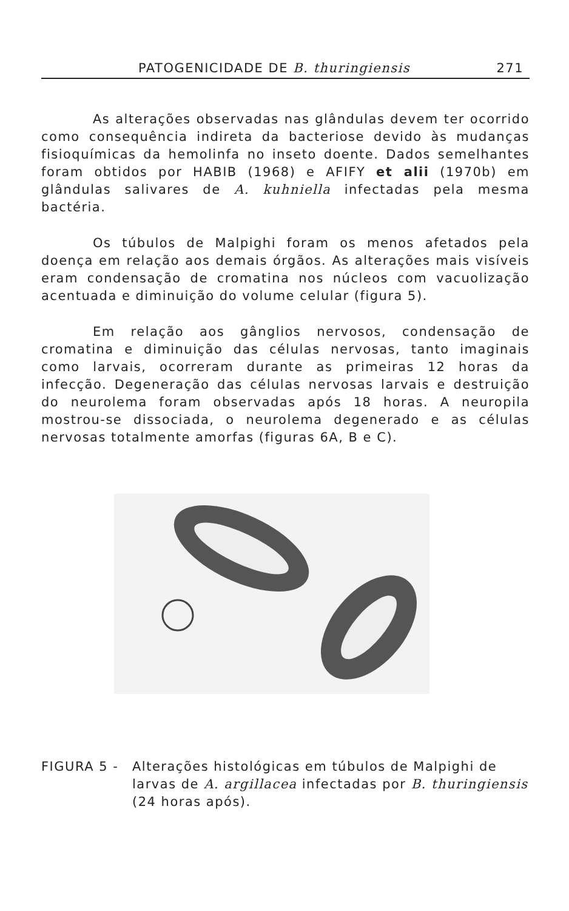PATOGENICIDADE DE B. thuringiensis 271
As alterações observadas nas glândulas devem ter ocorrido como consequência indireta da bacteriose devido às mudanças fisioquímicas da hemolinfa no inseto doente. Dados semelhantes foram obtidos por HABIB (1968) e AFIFY et alii (1970b) em glândulas salivares de A. kuhniella infectadas pela mesma bactéria.
Os túbulos de Malpighi foram os menos afetados pela doença em relação aos demais órgãos. As alterações mais visíveis eram condensação de cromatina nos núcleos com vacuolização acentuada e diminuição do volume celular (figura 5).
Em relação aos gânglios nervosos, condensação de cromatina e diminuição das células nervosas, tanto imaginais como larvais, ocorreram durante as primeiras 12 horas da infecção. Degeneração das células nervosas larvais e destruição do neurolema foram observadas após 18 horas. A neuropila mostrou-se dissociada, o neurolema degenerado e as células nervosas totalmente amorfas (figuras 6A, B e C).
FIGURA 5 - Alterações histológicas em túbulos de Malpighi de larvas de A. argillacea infectadas por B. thuringiensis (24 horas após).